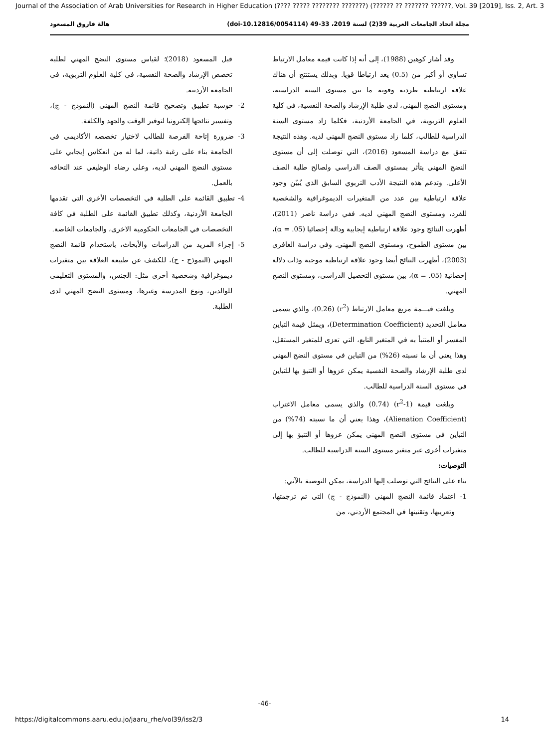Journal of the Association of Arab Universities for Research in Higher Education (???? ????? ???????? ???????) (?????? ?? ??????? ??????, Vol. 39 [2019], Iss. 2, Art. 3
مجلة اتحاد الجامعات العربية 39(2) لسنة 2019، 33-49 (doi-10.12816/0054114) هالة فاروق المسعود
وقد أشار كوهين (1988)، إلى أنه إذا كانت قيمة معامل الارتباط تساوي أو أكبر من (0.5) يعد ارتباطا قويا. وبذلك يستنتج أن هناك علاقة ارتباطية طردية وقوية ما بين مستوى السنة الدراسية، ومستوى النضج المهني، لدى طلبة الإرشاد والصحة النفسية، في كلية العلوم التربوية، في الجامعة الأردنية، فكلما زاد مستوى السنة الدراسية للطالب، كلما زاد مستوى النضج المهني لديه. وهذه النتيجة تتفق مع دراسة المسعود (2016)، التي توصلت إلى أن مستوى النضج المهني يتأثر بمستوى الصف الدراسي ولصالح طلبة الصف الأعلى. وتدعم هذه النتيجة الأدب التربوي السابق الذي يُبيّن وجود علاقة ارتباطية بين عدد من المتغيرات الديموغرافية والشخصية للفرد، ومستوى النضج المهني لديه. ففي دراسة ناصر (2011)، أظهرت النتائج وجود علاقة ارتباطية إيجابية ودالة إحصائيا (α = .05)، بين مستوى الطموح، ومستوى النضج المهني. وفي دراسة الغافري (2003)، أظهرت النتائج أيضا وجود علاقة ارتباطية موجبة وذات دلالة إحصائية (α = .05)، بين مستوى التحصيل الدراسي، ومستوى النضج المهني.
وبلغت قيـــمة مربع معامل الارتباط (r<sup>2</sup>) (0.26)، والذي يسمى معامل التحديد (Determination Coefficient)، ويمثل قيمة التباين المفسر أو المتنبأ به في المتغير التابع، التي تعزى للمتغير المستقل، وهذا يعني أن ما نسبته (26%) من التباين في مستوى النضج المهني لدى طلبة الإرشاد والصحة النفسية يمكن عزوها أو التنبؤ بها للتباين في مستوى السنة الدراسية للطالب.
وبلغت قيمة (1-r<sup>2</sup>) (0.74) والذي يسمى معامل الاغتراب (Alienation Coefficient)، وهذا يعني أن ما نسبته (74%) من التباين في مستوى النضج المهني يمكن عزوها أو التنبؤ بها إلى متغيرات أخرى غير متغير مستوى السنة الدراسية للطالب.
التوصيات:
بناء على النتائج التي توصلت إليها الدراسة، يمكن التوصية بالآتي:
1- اعتماد قائمة النضج المهني (النموذج - ج) التي تم ترجمتها، وتعريبها، وتقنينها في المجتمع الأردني، من
قبل المسعود (2018)؛ لقياس مستوى النضج المهني لطلبة تخصص الإرشاد والصحة النفسية، في كلية العلوم التربوية، في الجامعة الأردنية.
2- حوسبة تطبيق وتصحيح قائمة النضج المهني (النموذج - ج)، وتفسير نتائجها إلكترونيا لتوفير الوقت والجهد والكلفة.
3- ضرورة إتاحة الفرصة للطالب لاختيار تخصصه الأكاديمي في الجامعة بناء على رغبة ذاتية، لما له من انعكاس إيجابي على مستوى النضج المهني لديه، وعلى رضاه الوظيفي عند التحاقه بالعمل.
4- تطبيق القائمة على الطلبة في التخصصات الأخرى التي تقدمها الجامعة الأردنية، وكذلك تطبيق القائمة على الطلبة في كافة التخصصات في الجامعات الحكومية الاخرى، والجامعات الخاصة.
5- إجراء المزيد من الدراسات والأبحاث، باستخدام قائمة النضج المهني (النموذج - ج)، للكشف عن طبيعة العلاقة بين متغيرات ديموغرافية وشخصية أخرى مثل: الجنس، والمستوى التعليمي للوالدين، ونوع المدرسة وغيرها، ومستوى النضج المهني لدى الطلبة.
-46-
https://digitalcommons.aaru.edu.jo/jaaru_rhe/vol39/iss2/3 14